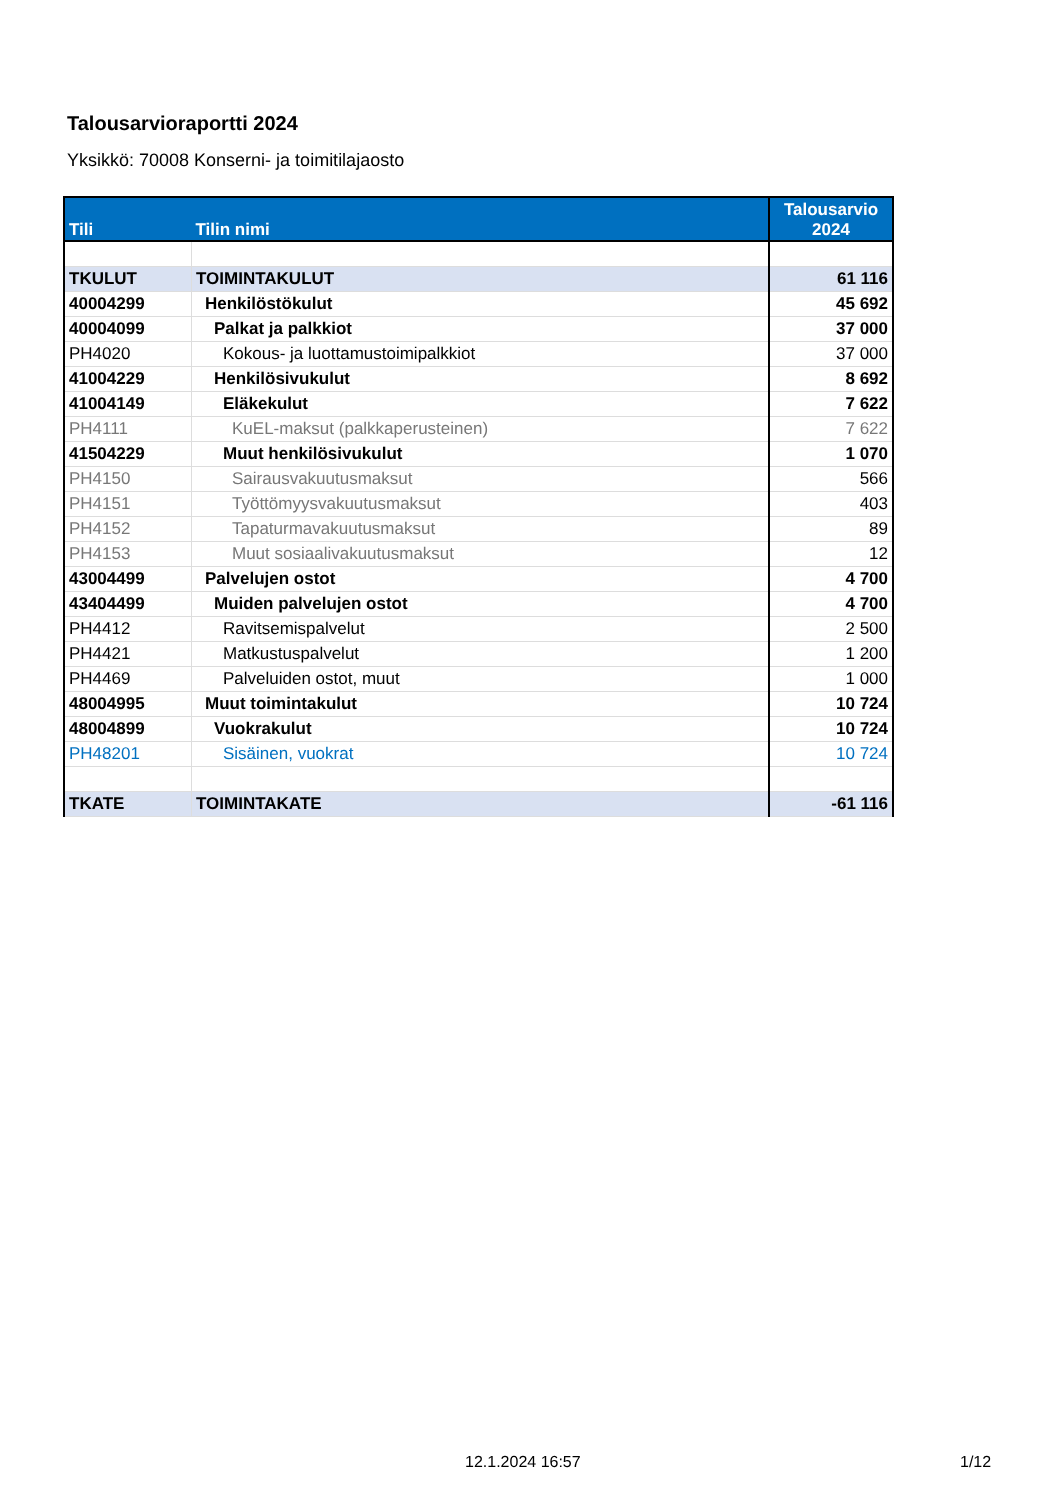Talousarvioraportti 2024
Yksikkö: 70008 Konserni- ja toimitilajaosto
| Tili | Tilin nimi | Talousarvio 2024 |
| --- | --- | --- |
| TKULUT | TOIMINTAKULUT | 61 116 |
| 40004299 | Henkilöstökulut | 45 692 |
| 40004099 | Palkat ja palkkiot | 37 000 |
| PH4020 | Kokous- ja luottamustoimipalkkiot | 37 000 |
| 41004229 | Henkilösivukulut | 8 692 |
| 41004149 | Eläkekulut | 7 622 |
| PH4111 | KuEL-maksut (palkkaperusteinen) | 7 622 |
| 41504229 | Muut henkilösivukulut | 1 070 |
| PH4150 | Sairausvakuutusmaksut | 566 |
| PH4151 | Työttömyysvakuutusmaksut | 403 |
| PH4152 | Tapaturmavakuutusmaksut | 89 |
| PH4153 | Muut sosiaalivakuutusmaksut | 12 |
| 43004499 | Palvelujen ostot | 4 700 |
| 43404499 | Muiden palvelujen ostot | 4 700 |
| PH4412 | Ravitsemispalvelut | 2 500 |
| PH4421 | Matkustuspalvelut | 1 200 |
| PH4469 | Palveluiden ostot, muut | 1 000 |
| 48004995 | Muut toimintakulut | 10 724 |
| 48004899 | Vuokrakulut | 10 724 |
| PH48201 | Sisäinen, vuokrat | 10 724 |
| TKATE | TOIMINTAKATE | -61 116 |
12.1.2024 16:57 1/12